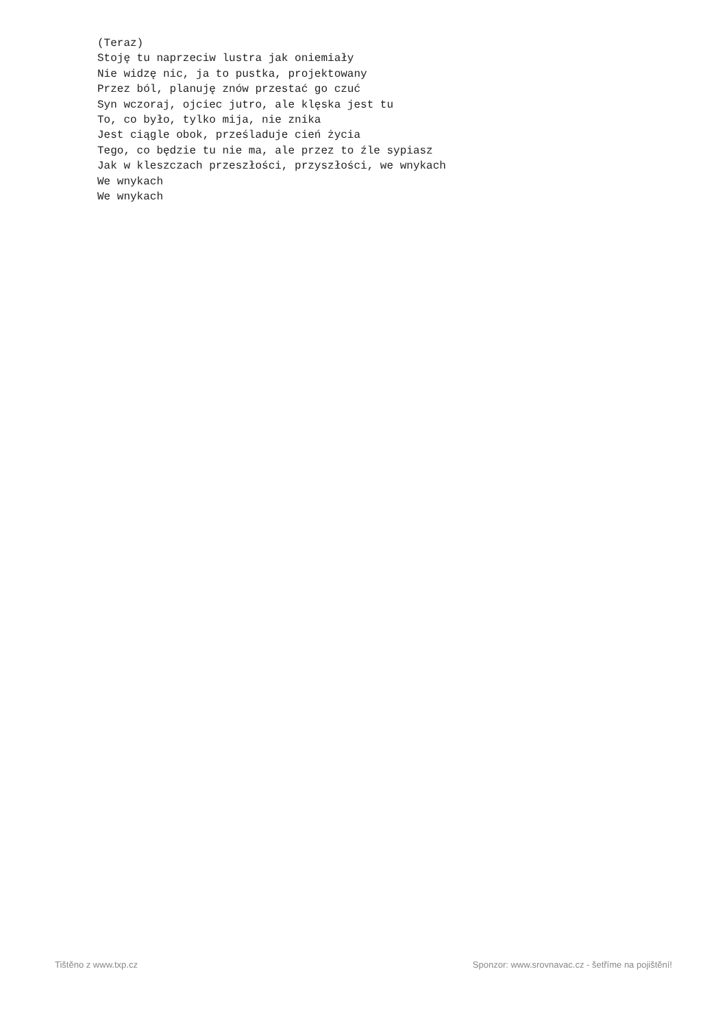(Teraz)
Stoję tu naprzeciw lustra jak oniemiały
Nie widzę nic, ja to pustka, projektowany
Przez ból, planuję znów przestać go czuć
Syn wczoraj, ojciec jutro, ale klęska jest tu
To, co było, tylko mija, nie znika
Jest ciągle obok, prześladuje cień życia
Tego, co będzie tu nie ma, ale przez to źle sypiasz
Jak w kleszczach przeszłości, przyszłości, we wnykach
We wnykach
We wnykach
Tištěno z www.txp.cz Sponzor: www.srovnavac.cz - šetříme na pojištění!